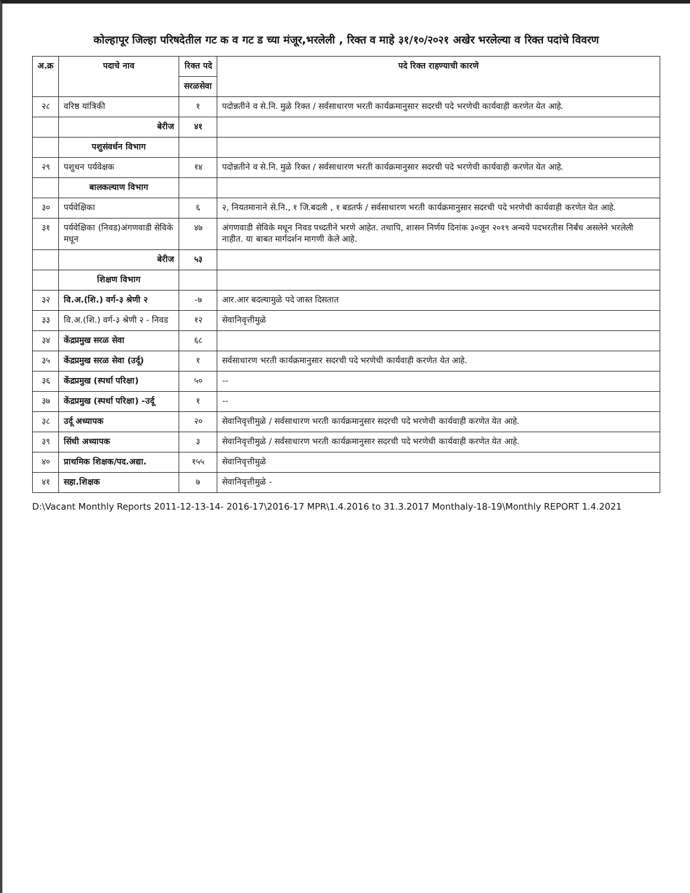कोल्हापूर जिल्हा परिषदेतील गट क व गट ड च्या मंजूर,भरलेली , रिक्त व माहे ३१/१०/२०२१ अखेर भरलेल्या व रिक्त पदांचे विवरण
| अ.क्र | पदाचे नाव | रिक्त पदे | पदे रिक्त राहण्याची कारणे |
| --- | --- | --- | --- |
| | | सरळसेवा | |
| २८ | वरिष्ठ यांत्रिकी | १ | पदोन्नतीने व से.नि. मुळे रिक्त / सर्वसाधारण भरती कार्यक्रमानुसार सदरची पदे भरणेची कार्यवाही करणेत येत आहे. |
| | बेरीज | ४१ | |
| | पशुसंवर्धन विभाग | | |
| २९ | पशुधन पर्यवेक्षक | १४ | पदोन्नतीने व से.नि. मुळे रिक्त / सर्वसाधारण भरती कार्यक्रमानुसार सदरची पदे भरणेची कार्यवाही करणेत येत आहे. |
| | बालकल्याण विभाग | | |
| ३० | पर्यवेक्षिका | ६ | २, नियतमानाने से.नि., १ जि.बदली , १ बडतर्फ / सर्वसाधारण भरती कार्यक्रमानुसार सदरची पदे भरणेची कार्यवाही करणेत येत आहे. |
| ३१ | पर्यवेक्षिका (निवड)अंगणवाडी सेविके मधून | ४७ | अंगणवाडी सेविके मधून निवड पध्दतीने भरणे आहेत. तथापि, शासन निर्णय दिनांक ३०जून २०१९ अन्वये पदभरतीस निर्बंध असलेने भरलेली नाहीत. या बाबत मार्गदर्शन मागणी केले आहे. |
| | बेरीज | ५३ | |
| | शिक्षण विभाग | | |
| ३२ | वि.अ.(शि.) वर्ग-३ श्रेणी २ | -७ | आर.आर बदल्यामुळे पदे जास्त दिसतात |
| ३३ | वि.अ.(शि.) वर्ग-३ श्रेणी २ - निवड | १२ | सेवानिवृत्तीमुळे |
| ३४ | केंद्रप्रमुख सरळ सेवा | ६८ | |
| ३५ | केंद्रप्रमुख सरळ सेवा (उर्दू) | १ | सर्वसाधारण भरती कार्यक्रमानुसार सदरची पदे भरणेची कार्यवाही करणेत येत आहे. |
| ३६ | केंद्रप्रमुख (स्पर्धा परिक्षा) | ५० | -- |
| ३७ | केंद्रप्रमुख (स्पर्धा परिक्षा) -उर्दू | १ | -- |
| ३८ | उर्दू अध्यापक | २० | सेवानिवृत्तीमुळे / सर्वसाधारण भरती कार्यक्रमानुसार सदरची पदे भरणेची कार्यवाही करणेत येत आहे. |
| ३९ | सिंधी अध्यापक | ३ | सेवानिवृत्तीमुळे / सर्वसाधारण भरती कार्यक्रमानुसार सदरची पदे भरणेची कार्यवाही करणेत येत आहे. |
| ४० | प्राथमिक शिक्षक/पद.अद्या. | १५५ | सेवानिवृत्तीमुळे |
| ४१ | सहा.शिक्षक | ७ | सेवानिवृत्तीमुळे - |
D:\Vacant Monthly Reports 2011-12-13-14- 2016-17\2016-17 MPR\1.4.2016 to 31.3.2017 Monthaly-18-19\Monthly REPORT 1.4.2021